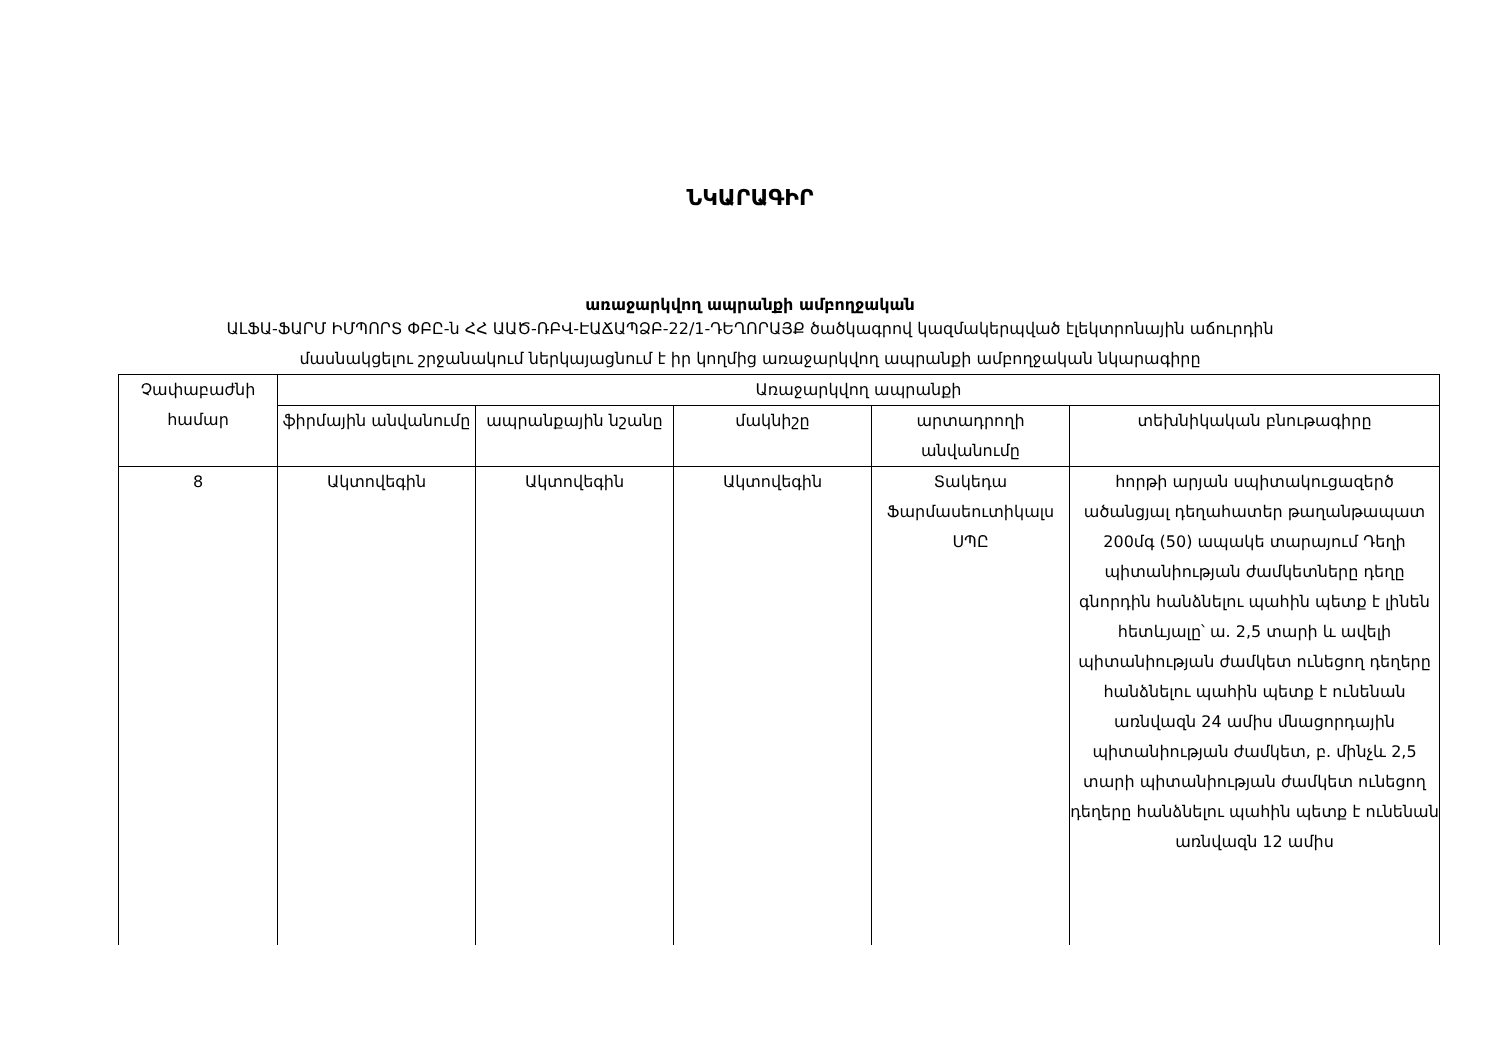ՆԿԱՐԱԳԻՐ
առաջարկվող ապրանքի ամբողջական
ԱԼՖԱ-ՖԱՐՄ ԻՄՊՈՐՏ ՓԲԸ-ն ՀՀ ԱԱԾ-ՌԲՎ-ԷԱՃԱՊՁԲ-22/1-ԴԵՂՈՐԱՅՔ ծածկագրով կազմակերպված էլեկտրոնային աճուրդին
մասնակցելու շրջանակում ներկայացնում է իր կողմից առաջարկվող ապրանքի ամբողջական նկարագիրը
| Չափաբաժնի համար | Առաջարկվող ապրանքի | | | | |
| --- | --- | --- | --- | --- | --- |
| | ֆիրմային անվանումը | ապրանքային նշանը | մակնիշը | արտադրողի անվանումը | տեխնիկական բնութագիրը |
| 8 | Ակտովեգին | Ակտովեգին | Ակտովեգին | Տակեդա Ֆարմասեուտիկալս ՍՊԸ | հորթի արյան սպիտակուցազերծ ածանցյալ դեղահատեր թաղանթապատ 200մգ (50) ապակե տարայում Դեղի պիտանիության ժամկետները դեղը գնորդին հանձնելու պահին պետք է լինեն հետևյալը՝ ա. 2,5 տարի և ավելի պիտանիության ժամկետ ունեցող դեղերը հանձնելու պահին պետք է ունենան առնվազն 24 ամիս մնացորդային պիտանիության ժամկետ, բ. մինչև 2,5 տարի պիտանիության ժամկետ ունեցող դեղերը հանձնելու պահին պետք է ունենան առնվազն 12 ամիս |